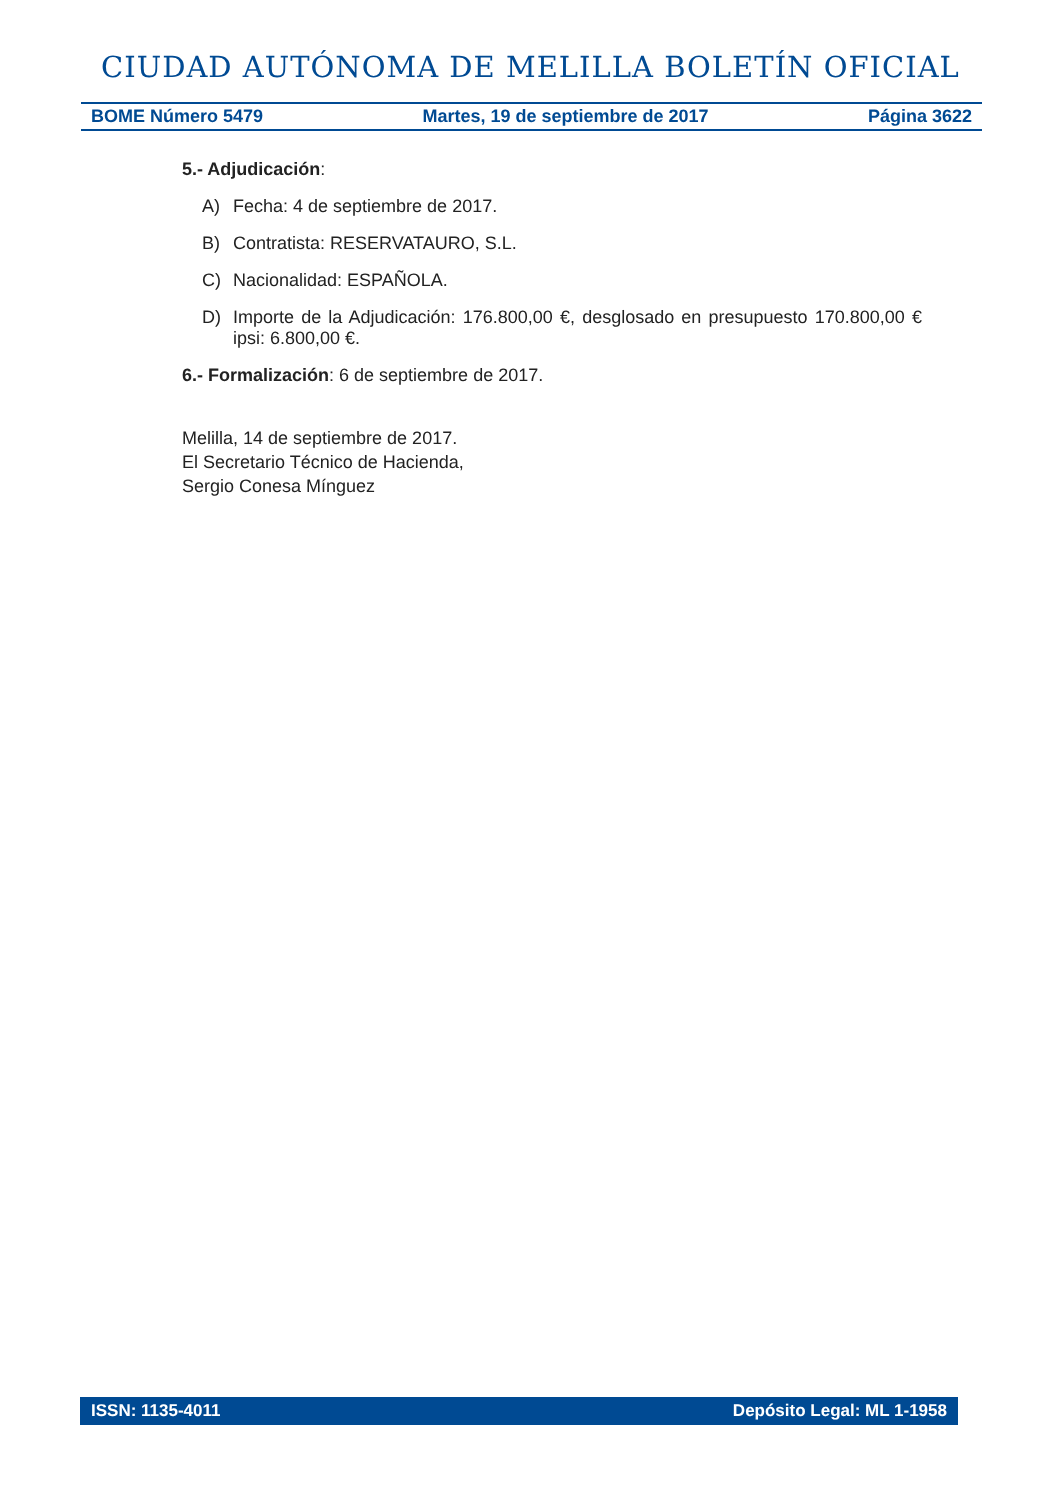CIUDAD AUTÓNOMA DE MELILLA BOLETÍN OFICIAL
BOME Número 5479 Martes, 19 de septiembre de 2017 Página 3622
5.- Adjudicación:
A) Fecha: 4 de septiembre de 2017.
B) Contratista: RESERVATAURO, S.L.
C) Nacionalidad: ESPAÑOLA.
D) Importe de la Adjudicación: 176.800,00 €, desglosado en presupuesto 170.800,00 € ipsi: 6.800,00 €.
6.- Formalización: 6 de septiembre de 2017.
Melilla, 14 de septiembre de 2017.
El Secretario Técnico de Hacienda,
Sergio Conesa Mínguez
ISSN: 1135-4011 Depósito Legal: ML 1-1958